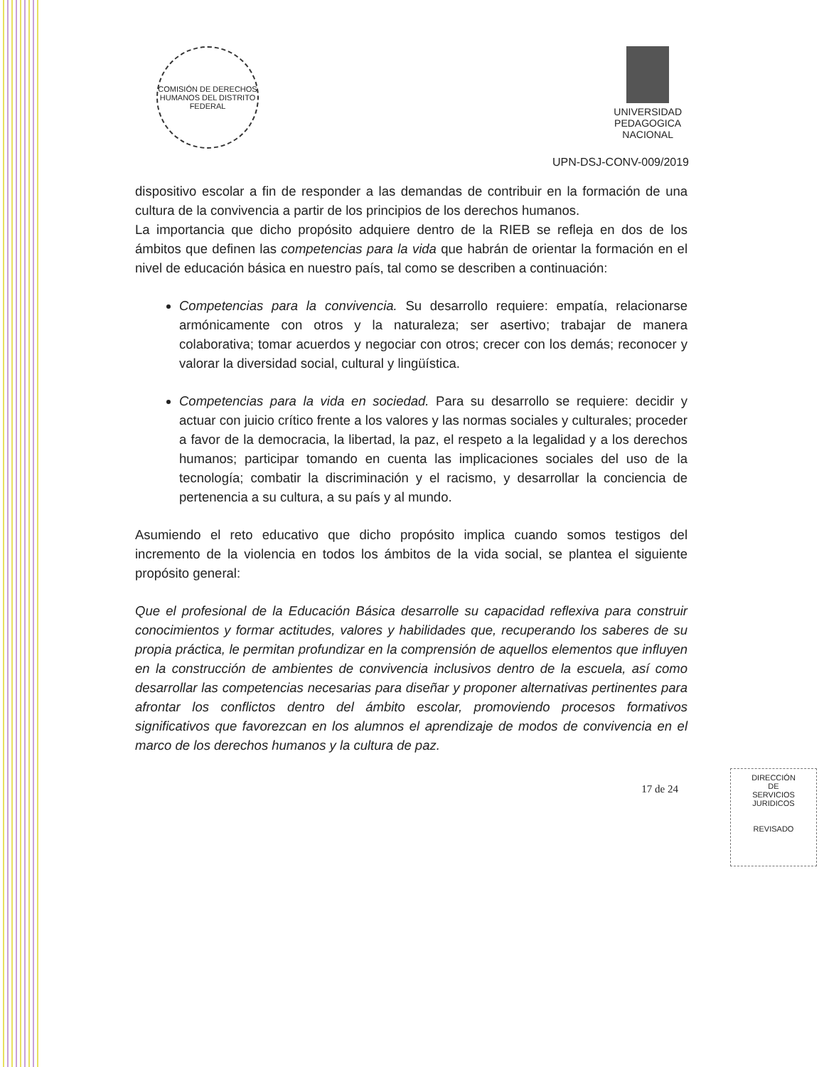COMISIÓN DE DERECHOS HUMANOS DEL DISTRITO FEDERAL
UNIVERSIDAD
PEDAGOGICA
NACIONAL
UPN-DSJ-CONV-009/2019
dispositivo escolar a fin de responder a las demandas de contribuir en la formación de una cultura de la convivencia a partir de los principios de los derechos humanos.
La importancia que dicho propósito adquiere dentro de la RIEB se refleja en dos de los ámbitos que definen las competencias para la vida que habrán de orientar la formación en el nivel de educación básica en nuestro país, tal como se describen a continuación:
Competencias para la convivencia. Su desarrollo requiere: empatía, relacionarse armónicamente con otros y la naturaleza; ser asertivo; trabajar de manera colaborativa; tomar acuerdos y negociar con otros; crecer con los demás; reconocer y valorar la diversidad social, cultural y lingüística.
Competencias para la vida en sociedad. Para su desarrollo se requiere: decidir y actuar con juicio crítico frente a los valores y las normas sociales y culturales; proceder a favor de la democracia, la libertad, la paz, el respeto a la legalidad y a los derechos humanos; participar tomando en cuenta las implicaciones sociales del uso de la tecnología; combatir la discriminación y el racismo, y desarrollar la conciencia de pertenencia a su cultura, a su país y al mundo.
Asumiendo el reto educativo que dicho propósito implica cuando somos testigos del incremento de la violencia en todos los ámbitos de la vida social, se plantea el siguiente propósito general:
Que el profesional de la Educación Básica desarrolle su capacidad reflexiva para construir conocimientos y formar actitudes, valores y habilidades que, recuperando los saberes de su propia práctica, le permitan profundizar en la comprensión de aquellos elementos que influyen en la construcción de ambientes de convivencia inclusivos dentro de la escuela, así como desarrollar las competencias necesarias para diseñar y proponer alternativas pertinentes para afrontar los conflictos dentro del ámbito escolar, promoviendo procesos formativos significativos que favorezcan en los alumnos el aprendizaje de modos de convivencia en el marco de los derechos humanos y la cultura de paz.
17 de 24
DIRECCIÓN
DE
SERVICIOS
JURIDICOS
REVISADO